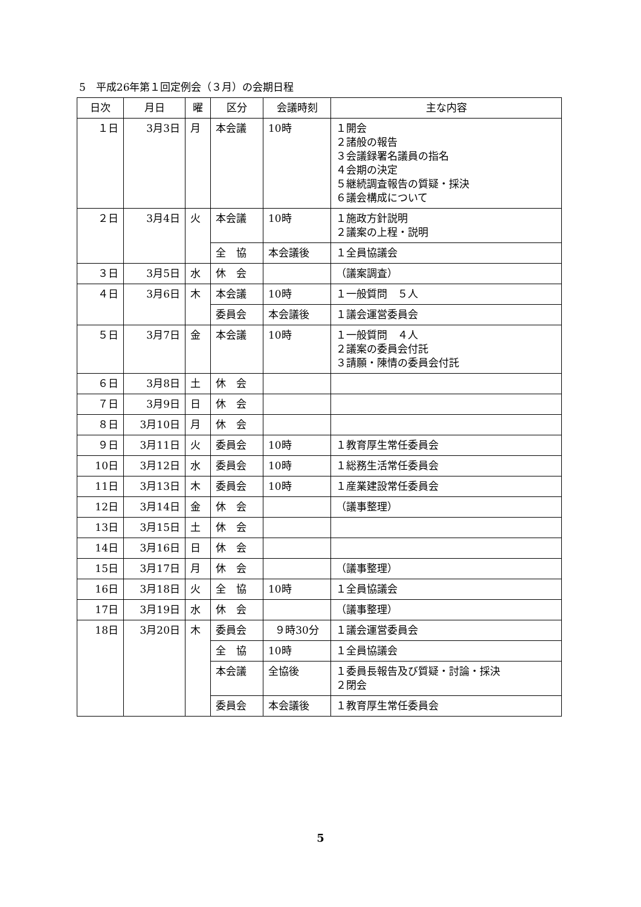5　平成26年第１回定例会（３月）の会期日程
| 日次 | 月日 | 曜 | 区分 | 会議時刻 | 主な内容 |
| --- | --- | --- | --- | --- | --- |
| １日 | 3月3日 | 月 | 本会議 | 10時 | １開会 ２諸般の報告 ３会議録署名議員の指名 ４会期の決定 ５継続調査報告の質疑・採決 ６議会構成について |
| ２日 | 3月4日 | 火 | 本会議 | 10時 | １施政方針説明 ２議案の上程・説明 |
| | | | 全 協 | 本会議後 | １全員協議会 |
| ３日 | 3月5日 | 水 | 休 会 | | （議案調査） |
| ４日 | 3月6日 | 木 | 本会議 | 10時 | １一般質問 ５人 |
| | | | 委員会 | 本会議後 | １議会運営委員会 |
| ５日 | 3月7日 | 金 | 本会議 | 10時 | １一般質問 ４人 ２議案の委員会付託 ３請願・陳情の委員会付託 |
| ６日 | 3月8日 | 土 | 休 会 | | |
| ７日 | 3月9日 | 日 | 休 会 | | |
| ８日 | 3月10日 | 月 | 休 会 | | |
| ９日 | 3月11日 | 火 | 委員会 | 10時 | １教育厚生常任委員会 |
| 10日 | 3月12日 | 水 | 委員会 | 10時 | １総務生活常任委員会 |
| 11日 | 3月13日 | 木 | 委員会 | 10時 | １産業建設常任委員会 |
| 12日 | 3月14日 | 金 | 休 会 | | （議事整理） |
| 13日 | 3月15日 | 土 | 休 会 | | |
| 14日 | 3月16日 | 日 | 休 会 | | |
| 15日 | 3月17日 | 月 | 休 会 | | （議事整理） |
| 16日 | 3月18日 | 火 | 全 協 | 10時 | １全員協議会 |
| 17日 | 3月19日 | 水 | 休 会 | | （議事整理） |
| 18日 | 3月20日 | 木 | 委員会 | ９時30分 | １議会運営委員会 |
| | | | 全 協 | 10時 | １全員協議会 |
| | | | 本会議 | 全協後 | １委員長報告及び質疑・討論・採決 ２閉会 |
| | | | 委員会 | 本会議後 | １教育厚生常任委員会 |
5